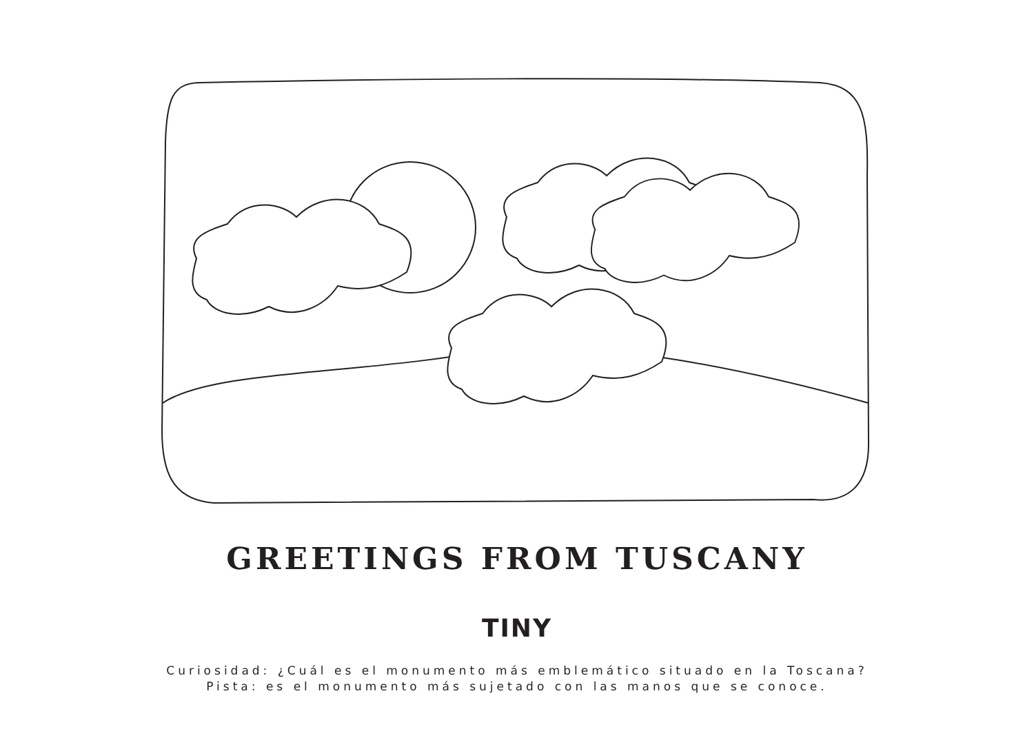GREETINGS FROM TUSCANY
TINY
Curiosidad: ¿Cuál es el monumento más emblemático situado en la Toscana?
Pista: es el monumento más sujetado con las manos que se conoce.